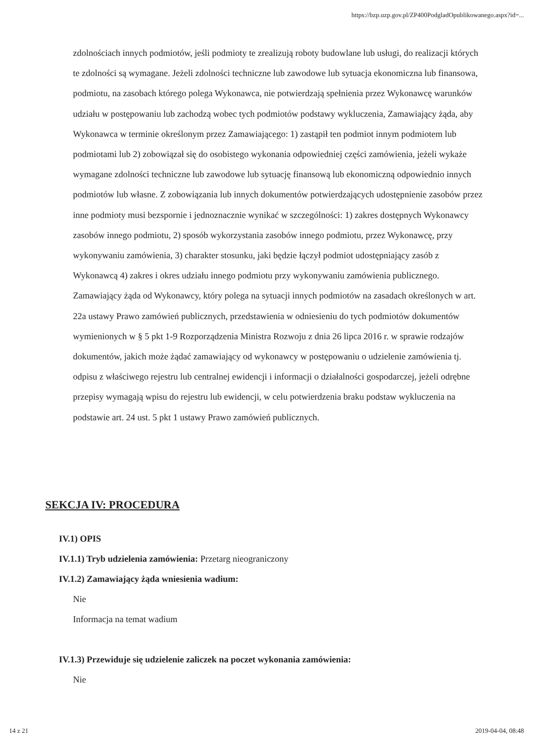https://bzp.uzp.gov.pl/ZP400PodgladOpublikowanego.aspx?id=...
zdolnościach innych podmiotów, jeśli podmioty te zrealizują roboty budowlane lub usługi, do realizacji których te zdolności są wymagane. Jeżeli zdolności techniczne lub zawodowe lub sytuacja ekonomiczna lub finansowa, podmiotu, na zasobach którego polega Wykonawca, nie potwierdzają spełnienia przez Wykonawcę warunków udziału w postępowaniu lub zachodzą wobec tych podmiotów podstawy wykluczenia, Zamawiający żąda, aby Wykonawca w terminie określonym przez Zamawiającego: 1) zastąpił ten podmiot innym podmiotem lub podmiotami lub 2) zobowiązał się do osobistego wykonania odpowiedniej części zamówienia, jeżeli wykaże wymagane zdolności techniczne lub zawodowe lub sytuację finansową lub ekonomiczną odpowiednio innych podmiotów lub własne. Z zobowiązania lub innych dokumentów potwierdzających udostępnienie zasobów przez inne podmioty musi bezspornie i jednoznacznie wynikać w szczególności: 1) zakres dostępnych Wykonawcy zasobów innego podmiotu, 2) sposób wykorzystania zasobów innego podmiotu, przez Wykonawcę, przy wykonywaniu zamówienia, 3) charakter stosunku, jaki będzie łączył podmiot udostępniający zasób z Wykonawcą 4) zakres i okres udziału innego podmiotu przy wykonywaniu zamówienia publicznego. Zamawiający żąda od Wykonawcy, który polega na sytuacji innych podmiotów na zasadach określonych w art. 22a ustawy Prawo zamówień publicznych, przedstawienia w odniesieniu do tych podmiotów dokumentów wymienionych w § 5 pkt 1-9 Rozporządzenia Ministra Rozwoju z dnia 26 lipca 2016 r. w sprawie rodzajów dokumentów, jakich może żądać zamawiający od wykonawcy w postępowaniu o udzielenie zamówienia tj. odpisu z właściwego rejestru lub centralnej ewidencji i informacji o działalności gospodarczej, jeżeli odrębne przepisy wymagają wpisu do rejestru lub ewidencji, w celu potwierdzenia braku podstaw wykluczenia na podstawie art. 24 ust. 5 pkt 1 ustawy Prawo zamówień publicznych.
SEKCJA IV: PROCEDURA
IV.1) OPIS
IV.1.1) Tryb udzielenia zamówienia: Przetarg nieograniczony
IV.1.2) Zamawiający żąda wniesienia wadium:
Nie
Informacja na temat wadium
IV.1.3) Przewiduje się udzielenie zaliczek na poczet wykonania zamówienia:
Nie
14 z 21 2019-04-04, 08:48